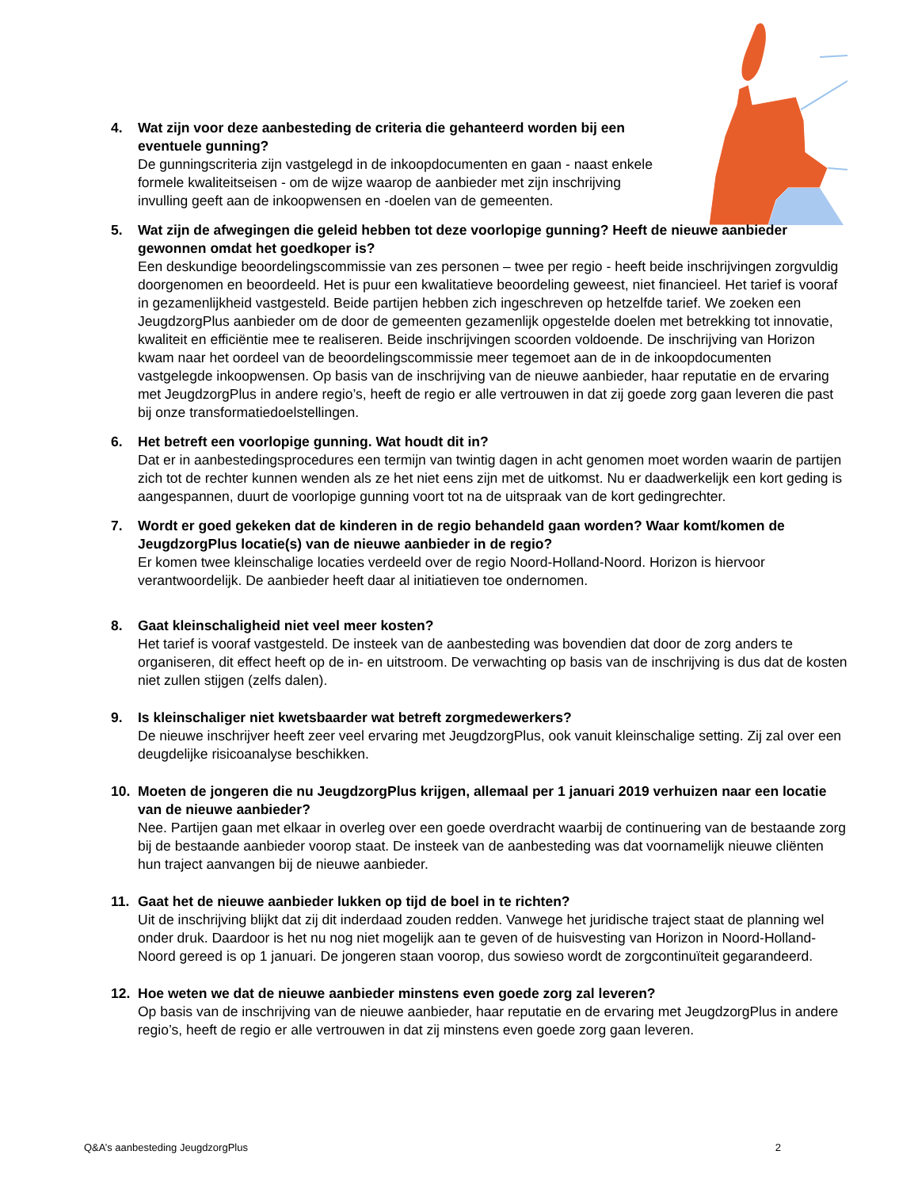4. Wat zijn voor deze aanbesteding de criteria die gehanteerd worden bij een eventuele gunning?
De gunningscriteria zijn vastgelegd in de inkoopdocumenten en gaan - naast enkele formele kwaliteitseisen - om de wijze waarop de aanbieder met zijn inschrijving invulling geeft aan de inkoopwensen en -doelen van de gemeenten.
5. Wat zijn de afwegingen die geleid hebben tot deze voorlopige gunning? Heeft de nieuwe aanbieder gewonnen omdat het goedkoper is?
Een deskundige beoordelingscommissie van zes personen – twee per regio - heeft beide inschrijvingen zorgvuldig doorgenomen en beoordeeld. Het is puur een kwalitatieve beoordeling geweest, niet financieel. Het tarief is vooraf in gezamenlijkheid vastgesteld. Beide partijen hebben zich ingeschreven op hetzelfde tarief. We zoeken een JeugdzorgPlus aanbieder om de door de gemeenten gezamenlijk opgestelde doelen met betrekking tot innovatie, kwaliteit en efficiëntie mee te realiseren. Beide inschrijvingen scoorden voldoende. De inschrijving van Horizon kwam naar het oordeel van de beoordelingscommissie meer tegemoet aan de in de inkoopdocumenten vastgelegde inkoopwensen. Op basis van de inschrijving van de nieuwe aanbieder, haar reputatie en de ervaring met JeugdzorgPlus in andere regio’s, heeft de regio er alle vertrouwen in dat zij goede zorg gaan leveren die past bij onze transformatiedoelstellingen.
6. Het betreft een voorlopige gunning. Wat houdt dit in?
Dat er in aanbestedingsprocedures een termijn van twintig dagen in acht genomen moet worden waarin de partijen zich tot de rechter kunnen wenden als ze het niet eens zijn met de uitkomst. Nu er daadwerkelijk een kort geding is aangespannen, duurt de voorlopige gunning voort tot na de uitspraak van de kort gedingrechter.
7. Wordt er goed gekeken dat de kinderen in de regio behandeld gaan worden? Waar komt/komen de JeugdzorgPlus locatie(s) van de nieuwe aanbieder in de regio?
Er komen twee kleinschalige locaties verdeeld over de regio Noord-Holland-Noord. Horizon is hiervoor verantwoordelijk. De aanbieder heeft daar al initiatieven toe ondernomen.
8. Gaat kleinschaligheid niet veel meer kosten?
Het tarief is vooraf vastgesteld. De insteek van de aanbesteding was bovendien dat door de zorg anders te organiseren, dit effect heeft op de in- en uitstroom. De verwachting op basis van de inschrijving is dus dat de kosten niet zullen stijgen (zelfs dalen).
9. Is kleinschaliger niet kwetsbaarder wat betreft zorgmedewerkers?
De nieuwe inschrijver heeft zeer veel ervaring met JeugdzorgPlus, ook vanuit kleinschalige setting. Zij zal over een deugdelijke risicoanalyse beschikken.
10. Moeten de jongeren die nu JeugdzorgPlus krijgen, allemaal per 1 januari 2019 verhuizen naar een locatie van de nieuwe aanbieder?
Nee. Partijen gaan met elkaar in overleg over een goede overdracht waarbij de continuering van de bestaande zorg bij de bestaande aanbieder voorop staat. De insteek van de aanbesteding was dat voornamelijk nieuwe cliënten hun traject aanvangen bij de nieuwe aanbieder.
11. Gaat het de nieuwe aanbieder lukken op tijd de boel in te richten?
Uit de inschrijving blijkt dat zij dit inderdaad zouden redden. Vanwege het juridische traject staat de planning wel onder druk. Daardoor is het nu nog niet mogelijk aan te geven of de huisvesting van Horizon in Noord-Holland-Noord gereed is op 1 januari. De jongeren staan voorop, dus sowieso wordt de zorgcontinuïteit gegarandeerd.
12. Hoe weten we dat de nieuwe aanbieder minstens even goede zorg zal leveren?
Op basis van de inschrijving van de nieuwe aanbieder, haar reputatie en de ervaring met JeugdzorgPlus in andere regio’s, heeft de regio er alle vertrouwen in dat zij minstens even goede zorg gaan leveren.
Q&A’s aanbesteding JeugdzorgPlus 2